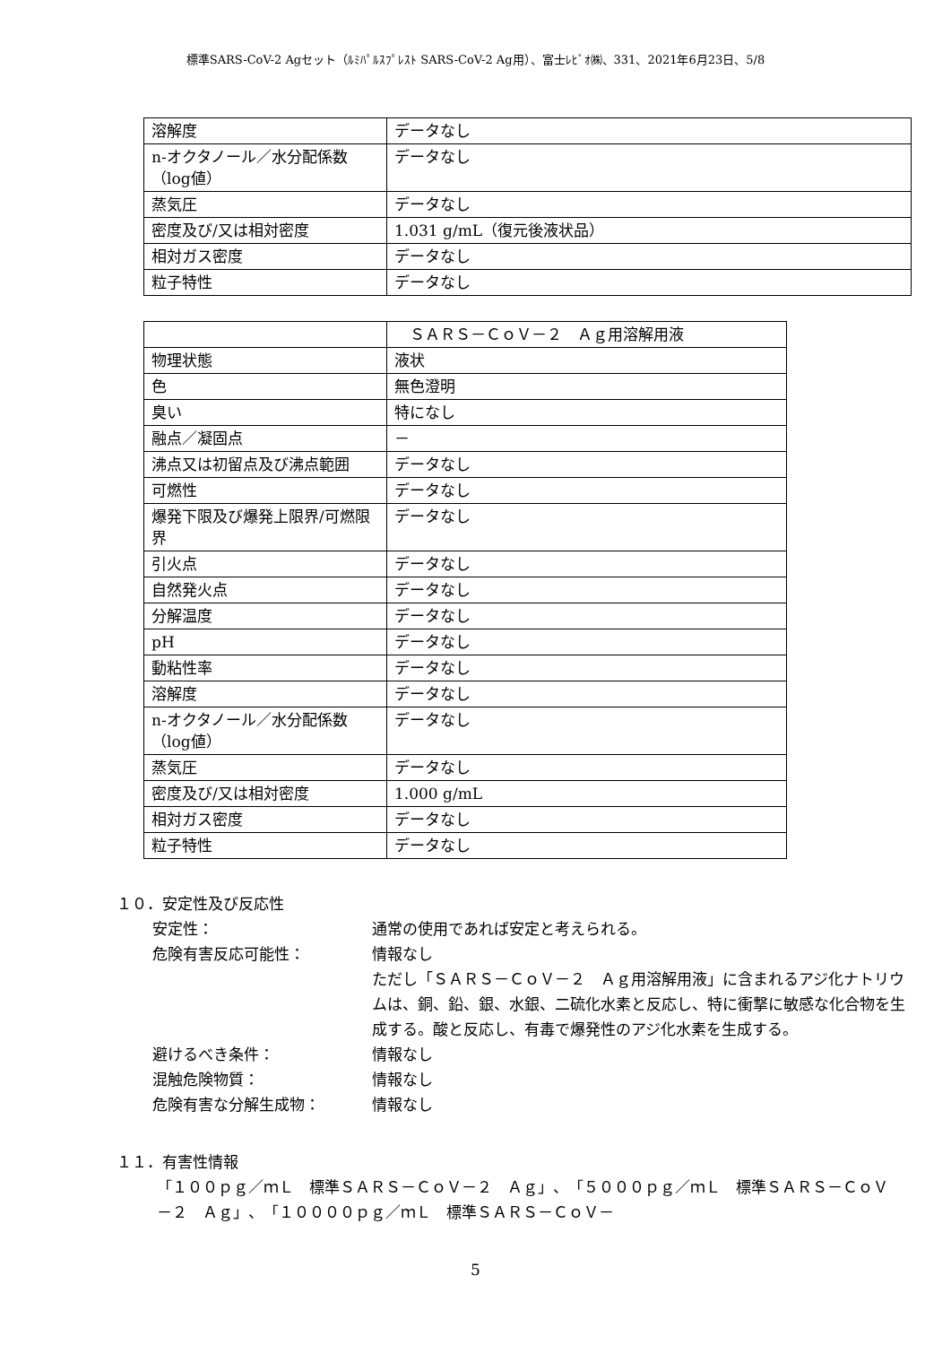標準SARS-CoV-2 Agセット（ﾙﾐﾊﾟﾙｽﾌﾟﾚｽﾄ SARS-CoV-2 Ag用）、富士ﾚﾋﾞｵ㈱、331、2021年6月23日、5/8
| 溶解度 | データなし |
| n-オクタノール／水分配係数（log値） | データなし |
| 蒸気圧 | データなし |
| 密度及び/又は相対密度 | 1.031 g/mL（復元後液状品） |
| 相対ガス密度 | データなし |
| 粒子特性 | データなし |
| | ＳＡＲＳ－ＣｏＶ－２ Ａｇ用溶解用液 |
| 物理状態 | 液状 |
| 色 | 無色澄明 |
| 臭い | 特になし |
| 融点／凝固点 | － |
| 沸点又は初留点及び沸点範囲 | データなし |
| 可燃性 | データなし |
| 爆発下限及び爆発上限界/可燃限界 | データなし |
| 引火点 | データなし |
| 自然発火点 | データなし |
| 分解温度 | データなし |
| pH | データなし |
| 動粘性率 | データなし |
| 溶解度 | データなし |
| n-オクタノール／水分配係数（log値） | データなし |
| 蒸気圧 | データなし |
| 密度及び/又は相対密度 | 1.000 g/mL |
| 相対ガス密度 | データなし |
| 粒子特性 | データなし |
１０．安定性及び反応性
安定性： 通常の使用であれば安定と考えられる。
危険有害反応可能性： 情報なし
ただし「ＳＡＲＳ－ＣｏＶ－２　Ａｇ用溶解用液」に含まれるアジ化ナトリウムは、銅、鉛、銀、水銀、二硫化水素と反応し、特に衝撃に敏感な化合物を生成する。酸と反応し、有毒で爆発性のアジ化水素を生成する。
避けるべき条件： 情報なし
混触危険物質： 情報なし
危険有害な分解生成物： 情報なし
１１．有害性情報
「１００ｐｇ／ｍＬ　標準ＳＡＲＳ－ＣｏＶ－２　Ａｇ」、「５０００ｐｇ／ｍＬ　標準ＳＡＲＳ－ＣｏＶ－２　Ａｇ」、「１００００ｐｇ／ｍＬ　標準ＳＡＲＳ－ＣｏＶ－
5